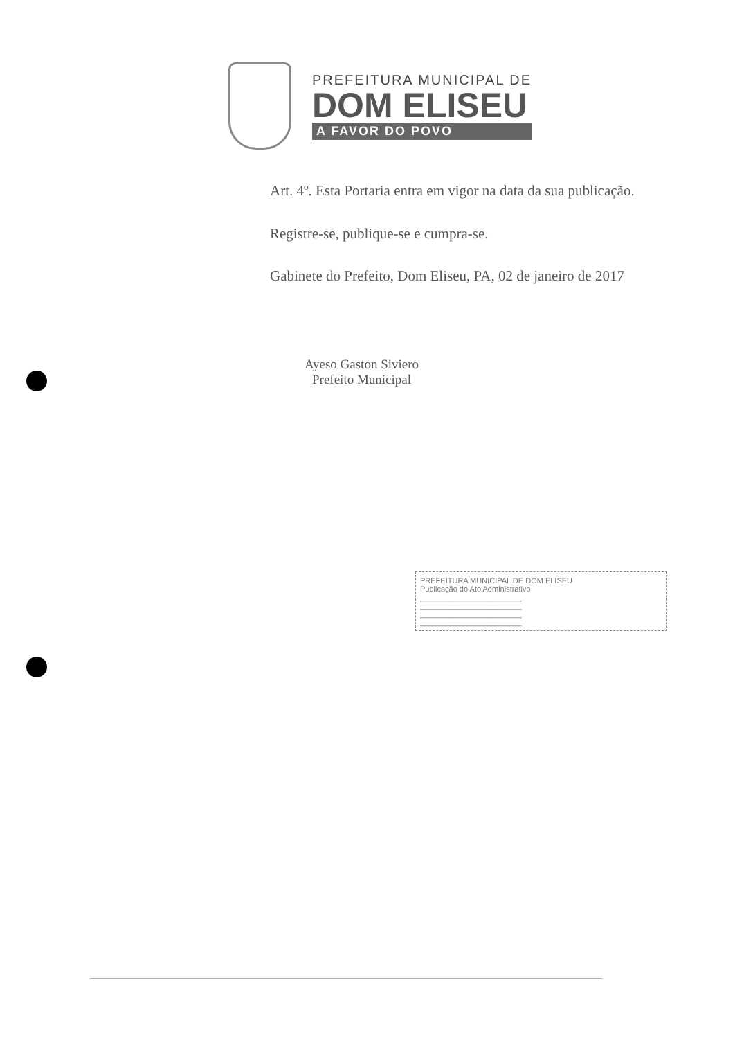PREFEITURA MUNICIPAL DE
DOM ELISEU
A FAVOR DO POVO
Art. 4º. Esta Portaria entra em vigor na data da sua publicação.
Registre-se, publique-se e cumpra-se.
Gabinete do Prefeito, Dom Eliseu, PA, 02 de janeiro de 2017
Ayeso Gaston Siviero
Prefeito Municipal
PREFEITURA MUNICIPAL DE DOM ELISEU
Publicação do Ato Administrativo
________________________
________________________
________________________
________________________